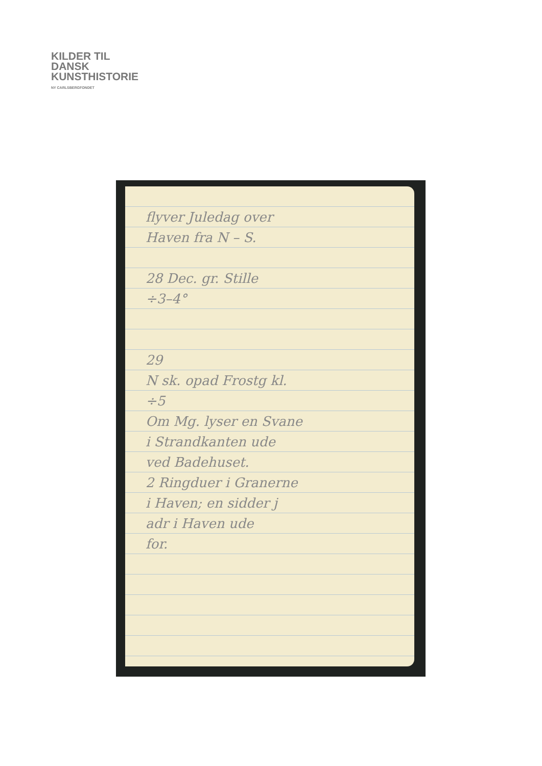KILDER TIL
DANSK
KUNSTHISTORIE
NY CARLSBERGFONDET
flyver Juledag over
Haven fra N – S.
28 Dec. gr. Stille
÷3–4°
29
N sk. opad Frostg kl.
÷5
Om Mg. lyser en Svane
i Strandkanten ude
ved Badehuset.
2 Ringduer i Granerne
i Haven; en sidder j
adr i Haven ude
for.